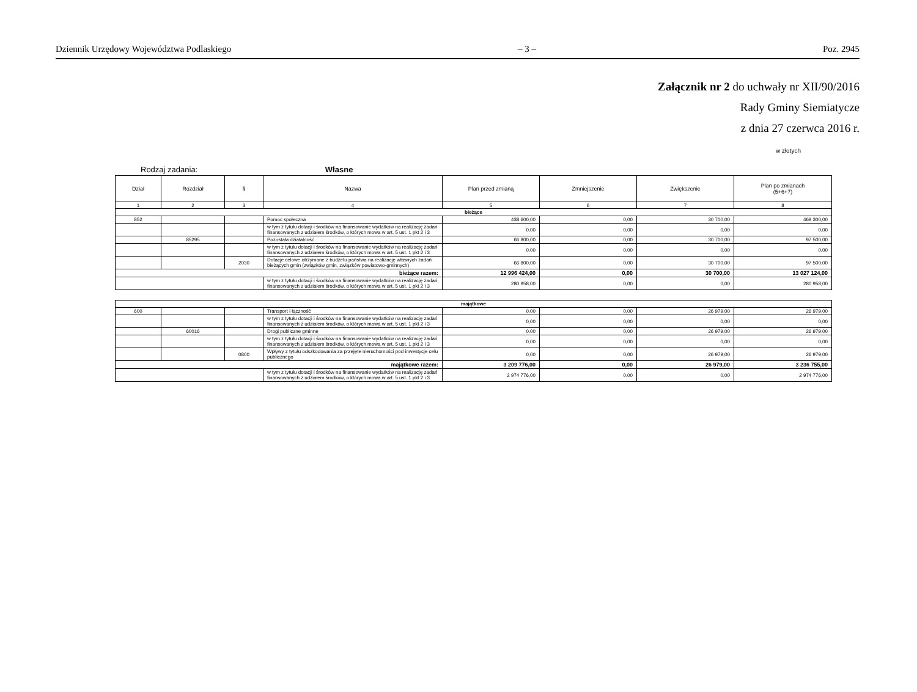Dziennik Urzędowy Województwa Podlaskiego – 3 – Poz. 2945
Załącznik nr 2 do uchwały nr XII/90/2016
Rady Gminy Siemiatycze
z dnia 27 czerwca 2016 r.
w złotych
Rodzaj zadania: Własne
| Dział | Rozdział | § | Nazwa | Plan przed zmianą | Zmniejszenie | Zwiększenie | Plan po zmianach (5+6+7) |
| --- | --- | --- | --- | --- | --- | --- | --- |
| 1 | 2 | 3 | 4 | 5 | 6 | 7 | 8 |
| bieżące | | | | | | | |
| 852 | | | Pomoc społeczna | 438 600,00 | 0,00 | 30 700,00 | 469 300,00 |
| | | | w tym z tytułu dotacji i środków na finansowanie wydatków na realizację zadań finansowanych z udziałem środków, o których mowa w art. 5 ust. 1 pkt 2 i 3 | 0,00 | 0,00 | 0,00 | 0,00 |
| | 85295 | | Pozostała działalność | 66 800,00 | 0,00 | 30 700,00 | 97 500,00 |
| | | | w tym z tytułu dotacji i środków na finansowanie wydatków na realizację zadań finansowanych z udziałem środków, o których mowa w art. 5 ust. 1 pkt 2 i 3 | 0,00 | 0,00 | 0,00 | 0,00 |
| | | 2030 | Dotacje celowe otrzymane z budżetu państwa na realizację własnych zadań bieżących gmin (związków gmin, związków powiatowo-gminnych) | 66 800,00 | 0,00 | 30 700,00 | 97 500,00 |
| bieżące razem: | | | | 12 996 424,00 | 0,00 | 30 700,00 | 13 027 124,00 |
| | | | w tym z tytułu dotacji i środków na finansowanie wydatków na realizację zadań finansowanych z udziałem środków, o których mowa w art. 5 ust. 1 pkt 2 i 3 | 280 958,00 | 0,00 | 0,00 | 280 958,00 |
| majątkowe | | | | | | | |
| 600 | | | Transport i łączność | 0,00 | 0,00 | 26 979,00 | 26 979,00 |
| | | | w tym z tytułu dotacji i środków na finansowanie wydatków na realizację zadań finansowanych z udziałem środków, o których mowa w art. 5 ust. 1 pkt 2 i 3 | 0,00 | 0,00 | 0,00 | 0,00 |
| | 60016 | | Drogi publiczne gminne | 0,00 | 0,00 | 26 979,00 | 26 979,00 |
| | | | w tym z tytułu dotacji i środków na finansowanie wydatków na realizację zadań finansowanych z udziałem środków, o których mowa w art. 5 ust. 1 pkt 2 i 3 | 0,00 | 0,00 | 0,00 | 0,00 |
| | | 0800 | Wpływy z tytułu odszkodowania za przejęte nieruchomości pod inwestycje celu publicznego | 0,00 | 0,00 | 26 979,00 | 26 979,00 |
| majątkowe razem: | | | | 3 209 776,00 | 0,00 | 26 979,00 | 3 236 755,00 |
| | | | w tym z tytułu dotacji i środków na finansowanie wydatków na realizację zadań finansowanych z udziałem środków, o których mowa w art. 5 ust. 1 pkt 2 i 3 | 2 974 776,00 | 0,00 | 0,00 | 2 974 776,00 |